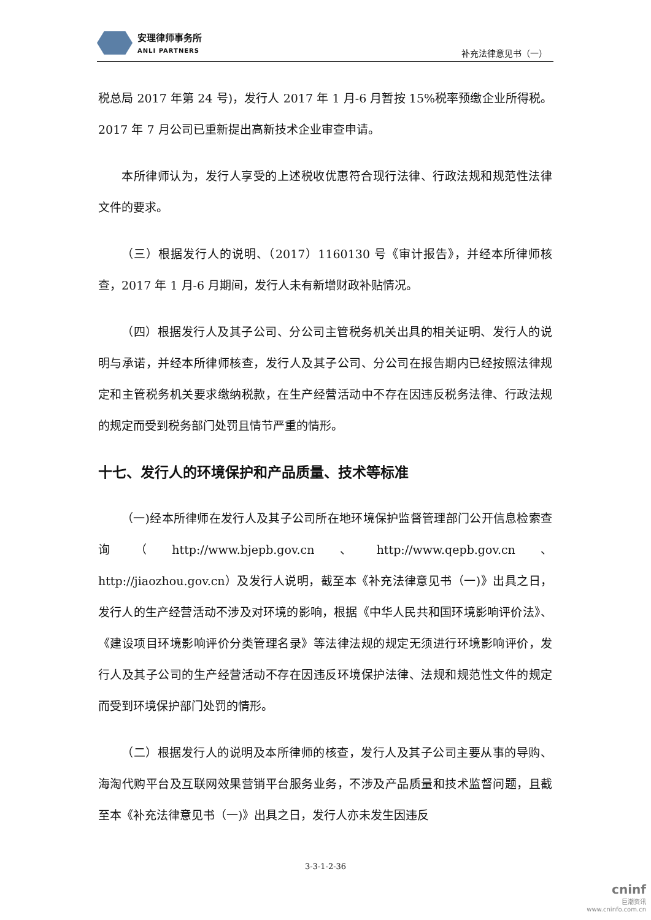安理律师事务所
ANLI PARTNERS
补充法律意见书（一）
税总局 2017 年第 24 号)，发行人 2017 年 1 月-6 月暂按 15%税率预缴企业所得税。2017 年 7 月公司已重新提出高新技术企业审查申请。
本所律师认为，发行人享受的上述税收优惠符合现行法律、行政法规和规范性法律文件的要求。
（三）根据发行人的说明、（2017）1160130 号《审计报告》，并经本所律师核查，2017 年 1 月-6 月期间，发行人未有新增财政补贴情况。
（四）根据发行人及其子公司、分公司主管税务机关出具的相关证明、发行人的说明与承诺，并经本所律师核查，发行人及其子公司、分公司在报告期内已经按照法律规定和主管税务机关要求缴纳税款，在生产经营活动中不存在因违反税务法律、行政法规的规定而受到税务部门处罚且情节严重的情形。
十七、发行人的环境保护和产品质量、技术等标准
（一)经本所律师在发行人及其子公司所在地环境保护监督管理部门公开信息检索查询（http://www.bjepb.gov.cn、http://www.qepb.gov.cn、http://jiaozhou.gov.cn）及发行人说明，截至本《补充法律意见书（一)》出具之日，发行人的生产经营活动不涉及对环境的影响，根据《中华人民共和国环境影响评价法》、《建设项目环境影响评价分类管理名录》等法律法规的规定无须进行环境影响评价，发行人及其子公司的生产经营活动不存在因违反环境保护法律、法规和规范性文件的规定而受到环境保护部门处罚的情形。
（二）根据发行人的说明及本所律师的核查，发行人及其子公司主要从事的导购、海淘代购平台及互联网效果营销平台服务业务，不涉及产品质量和技术监督问题，且截至本《补充法律意见书（一)》出具之日，发行人亦未发生因违反
3-3-1-2-36
cninf
巨潮资讯
www.cninfo.com.cn